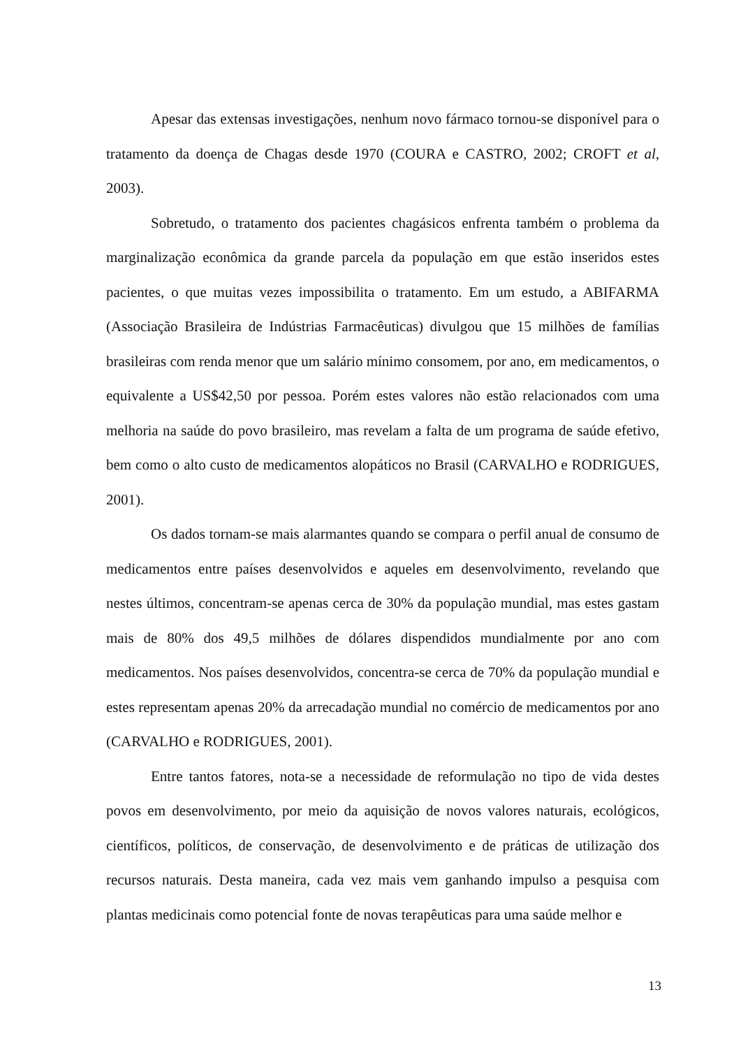Apesar das extensas investigações, nenhum novo fármaco tornou-se disponível para o tratamento da doença de Chagas desde 1970 (COURA e CASTRO, 2002; CROFT et al, 2003).
Sobretudo, o tratamento dos pacientes chagásicos enfrenta também o problema da marginalização econômica da grande parcela da população em que estão inseridos estes pacientes, o que muitas vezes impossibilita o tratamento. Em um estudo, a ABIFARMA (Associação Brasileira de Indústrias Farmacêuticas) divulgou que 15 milhões de famílias brasileiras com renda menor que um salário mínimo consomem, por ano, em medicamentos, o equivalente a US$42,50 por pessoa. Porém estes valores não estão relacionados com uma melhoria na saúde do povo brasileiro, mas revelam a falta de um programa de saúde efetivo, bem como o alto custo de medicamentos alopáticos no Brasil (CARVALHO e RODRIGUES, 2001).
Os dados tornam-se mais alarmantes quando se compara o perfil anual de consumo de medicamentos entre países desenvolvidos e aqueles em desenvolvimento, revelando que nestes últimos, concentram-se apenas cerca de 30% da população mundial, mas estes gastam mais de 80% dos 49,5 milhões de dólares dispendidos mundialmente por ano com medicamentos. Nos países desenvolvidos, concentra-se cerca de 70% da população mundial e estes representam apenas 20% da arrecadação mundial no comércio de medicamentos por ano (CARVALHO e RODRIGUES, 2001).
Entre tantos fatores, nota-se a necessidade de reformulação no tipo de vida destes povos em desenvolvimento, por meio da aquisição de novos valores naturais, ecológicos, científicos, políticos, de conservação, de desenvolvimento e de práticas de utilização dos recursos naturais. Desta maneira, cada vez mais vem ganhando impulso a pesquisa com plantas medicinais como potencial fonte de novas terapêuticas para uma saúde melhor e
13